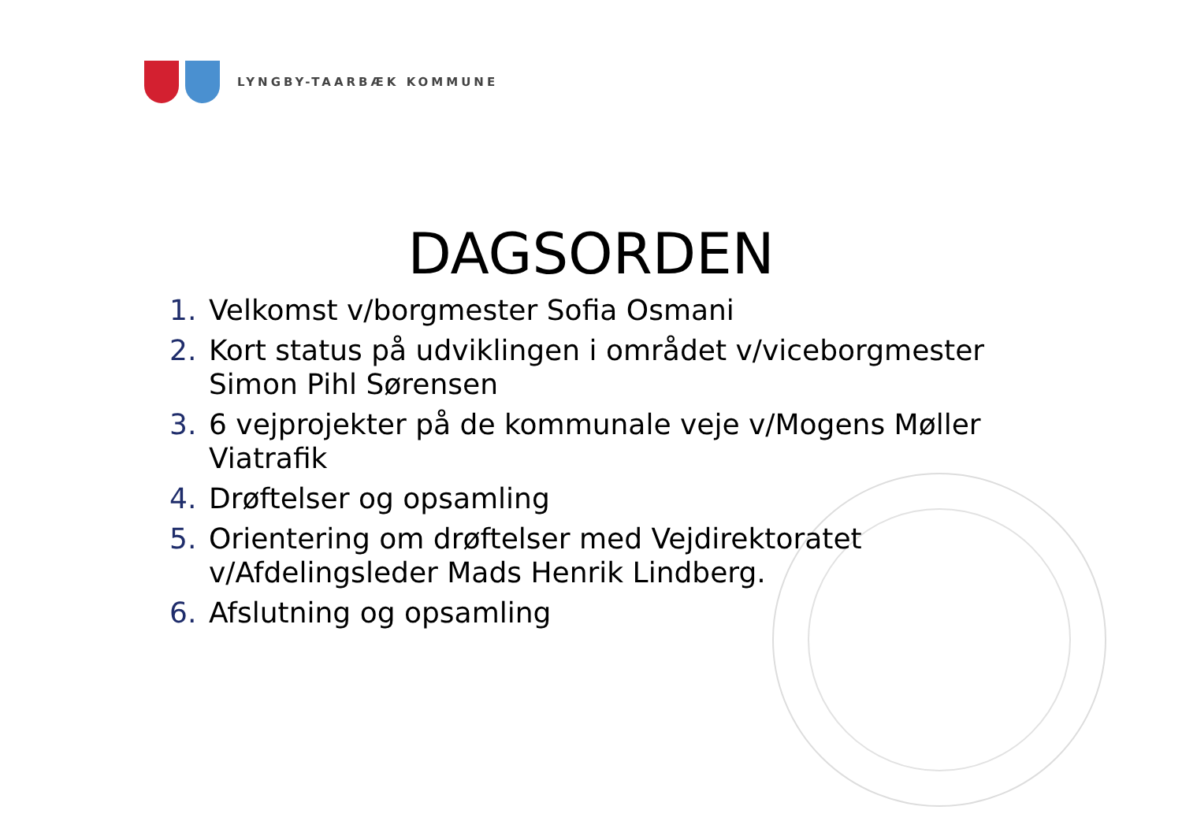LYNGBY-TAARBÆK KOMMUNE
DAGSORDEN
1. Velkomst v/borgmester Sofia Osmani
2. Kort status på udviklingen i området v/viceborgmester Simon Pihl Sørensen
3. 6 vejprojekter på de kommunale veje v/Mogens Møller Viatrafik
4. Drøftelser og opsamling
5. Orientering om drøftelser med Vejdirektoratet v/Afdelingsleder Mads Henrik Lindberg.
6. Afslutning og opsamling